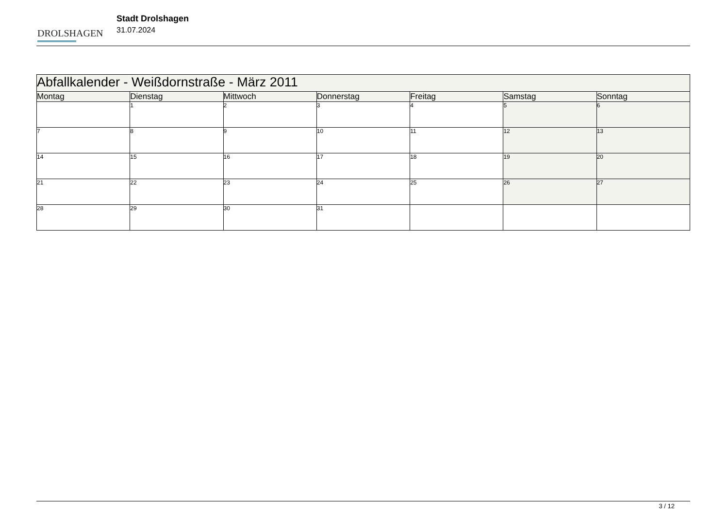DROLSHAGEN
Stadt Drolshagen
31.07.2024
| Abfallkalender - Weißdornstraße - März 2011 | | | | | | |
| --- | --- | --- | --- | --- | --- | --- |
| Montag | Dienstag | Mittwoch | Donnerstag | Freitag | Samstag | Sonntag |
| | 1 | 2 | 3 | 4 | 5 | 6 |
| 7 | 8 | 9 | 10 | 11 | 12 | 13 |
| 14 | 15 | 16 | 17 | 18 | 19 | 20 |
| 21 | 22 | 23 | 24 | 25 | 26 | 27 |
| 28 | 29 | 30 | 31 | | | |
3 / 12